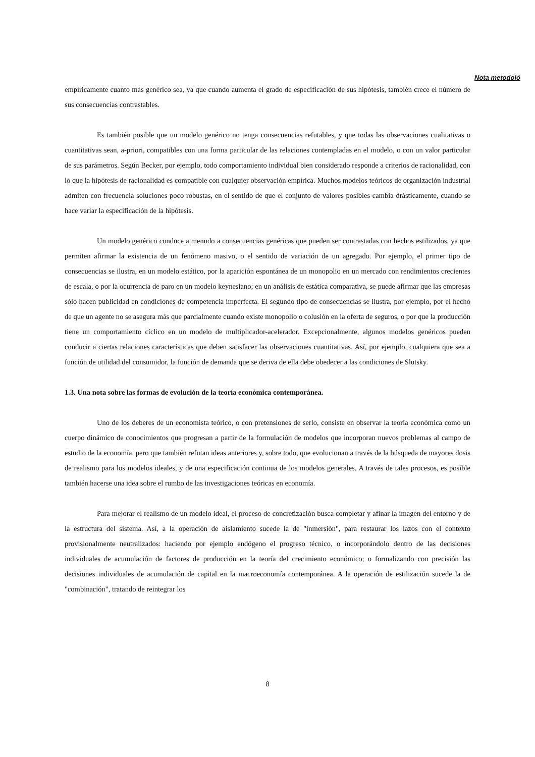Nota metodoló
empíricamente cuanto más genérico sea, ya que cuando aumenta el grado de especificación de sus hipótesis, también crece el número de sus consecuencias contrastables.
Es también posible que un modelo genérico no tenga consecuencias refutables, y que todas las observaciones cualitativas o cuantitativas sean, a-priori, compatibles con una forma particular de las relaciones contempladas en el modelo, o con un valor particular de sus parámetros. Según Becker, por ejemplo, todo comportamiento individual bien considerado responde a criterios de racionalidad, con lo que la hipótesis de racionalidad es compatible con cualquier observación empírica. Muchos modelos teóricos de organización industrial admiten con frecuencia soluciones poco robustas, en el sentido de que el conjunto de valores posibles cambia drásticamente, cuando se hace variar la especificación de la hipótesis.
Un modelo genérico conduce a menudo a consecuencias genéricas que pueden ser contrastadas con hechos estilizados, ya que permiten afirmar la existencia de un fenómeno masivo, o el sentido de variación de un agregado. Por ejemplo, el primer tipo de consecuencias se ilustra, en un modelo estático, por la aparición espontánea de un monopolio en un mercado con rendimientos crecientes de escala, o por la ocurrencia de paro en un modelo keynesiano; en un análisis de estática comparativa, se puede afirmar que las empresas sólo hacen publicidad en condiciones de competencia imperfecta. El segundo tipo de consecuencias se ilustra, por ejemplo, por el hecho de que un agente no se asegura más que parcialmente cuando existe monopolio o colusión en la oferta de seguros, o por que la producción tiene un comportamiento cíclico en un modelo de multiplicador-acelerador. Excepcionalmente, algunos modelos genéricos pueden conducir a ciertas relaciones características que deben satisfacer las observaciones cuantitativas. Así, por ejemplo, cualquiera que sea a función de utilidad del consumidor, la función de demanda que se deriva de ella debe obedecer a las condiciones de Slutsky.
1.3. Una nota sobre las formas de evolución de la teoría económica contemporánea.
Uno de los deberes de un economista teórico, o con pretensiones de serlo, consiste en observar la teoría económica como un cuerpo dinámico de conocimientos que progresan a partir de la formulación de modelos que incorporan nuevos problemas al campo de estudio de la economía, pero que también refutan ideas anteriores y, sobre todo, que evolucionan a través de la búsqueda de mayores dosis de realismo para los modelos ideales, y de una especificación continua de los modelos generales. A través de tales procesos, es posible también hacerse una idea sobre el rumbo de las investigaciones teóricas en economía.
Para mejorar el realismo de un modelo ideal, el proceso de concretización busca completar y afinar la imagen del entorno y de la estructura del sistema. Así, a la operación de aislamiento sucede la de "inmersión", para restaurar los lazos con el contexto provisionalmente neutralizados: haciendo por ejemplo endógeno el progreso técnico, o incorporándolo dentro de las decisiones individuales de acumulación de factores de producción en la teoría del crecimiento económico; o formalizando con precisión las decisiones individuales de acumulación de capital en la macroeconomía contemporánea. A la operación de estilización sucede la de "combinación", tratando de reintegrar los
8